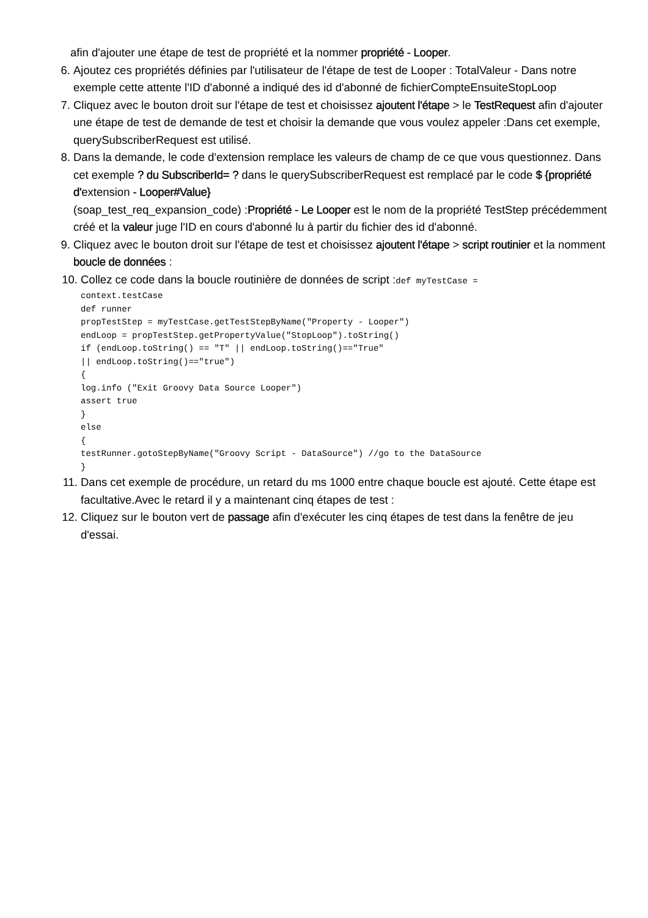afin d'ajouter une étape de test de propriété et la nommer propriété - Looper.
6. Ajoutez ces propriétés définies par l'utilisateur de l'étape de test de Looper : TotalValeur - Dans notre exemple cette attente l'ID d'abonné a indiqué des id d'abonné de fichierCompteEnsuiteStopLoop
7. Cliquez avec le bouton droit sur l'étape de test et choisissez ajoutent l'étape > le TestRequest afin d'ajouter une étape de test de demande de test et choisir la demande que vous voulez appeler :Dans cet exemple, querySubscriberRequest est utilisé.
8. Dans la demande, le code d'extension remplace les valeurs de champ de ce que vous questionnez. Dans cet exemple ? du SubscriberId= ? dans le querySubscriberRequest est remplacé par le code $ {propriété d'extension - Looper#Value}
(soap_test_req_expansion_code) :Propriété - Le Looper est le nom de la propriété TestStep précédemment créé et la valeur juge l'ID en cours d'abonné lu à partir du fichier des id d'abonné.
9. Cliquez avec le bouton droit sur l'étape de test et choisissez ajoutent l'étape > script routinier et la nomment boucle de données :
10. Collez ce code dans la boucle routinière de données de script :def myTestCase =
context.testCase
def runner
propTestStep = myTestCase.getTestStepByName("Property - Looper")
endLoop = propTestStep.getPropertyValue("StopLoop").toString()
if (endLoop.toString() == "T" || endLoop.toString()=="True"
|| endLoop.toString()=="true")
{
log.info ("Exit Groovy Data Source Looper")
assert true
}
else
{
testRunner.gotoStepByName("Groovy Script - DataSource") //go to the DataSource
}
11. Dans cet exemple de procédure, un retard du ms 1000 entre chaque boucle est ajouté. Cette étape est facultative.Avec le retard il y a maintenant cinq étapes de test :
12. Cliquez sur le bouton vert de passage afin d'exécuter les cinq étapes de test dans la fenêtre de jeu d'essai.